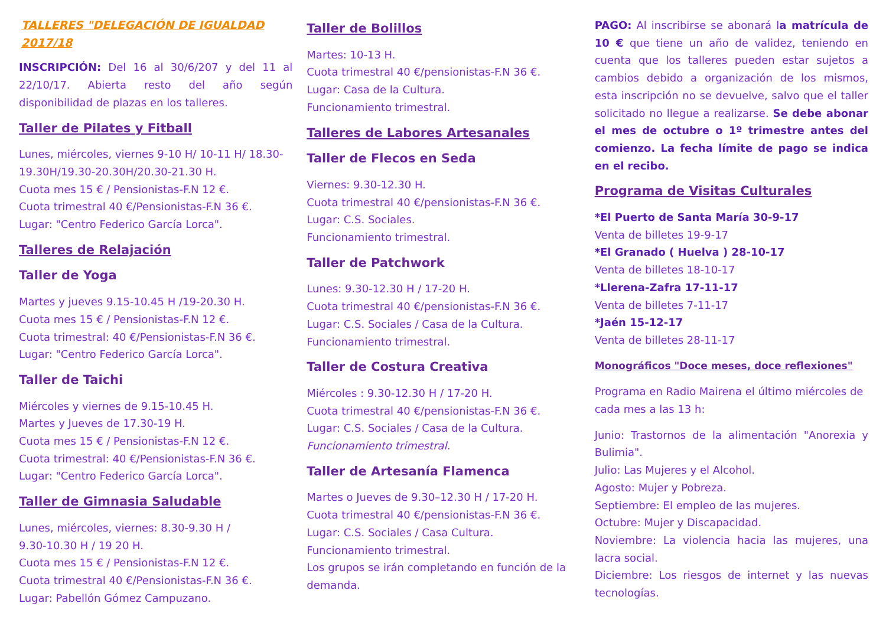TALLERES "DELEGACIÓN DE IGUALDAD 2017/18
INSCRIPCIÓN: Del 16 al 30/6/207 y del 11 al 22/10/17. Abierta resto del año según disponibilidad de plazas en los talleres.
Taller de Pilates y Fitball
Lunes, miércoles, viernes 9-10 H/ 10-11 H/ 18.30-19.30H/19.30-20.30H/20.30-21.30 H.
Cuota mes 15 € / Pensionistas-F.N 12 €.
Cuota trimestral 40 €/Pensionistas-F.N 36 €.
Lugar: "Centro Federico García Lorca".
Talleres de Relajación
Taller de Yoga
Martes y jueves 9.15-10.45 H /19-20.30 H.
Cuota mes 15 € / Pensionistas-F.N 12 €.
Cuota trimestral: 40 €/Pensionistas-F.N 36 €.
Lugar: "Centro Federico García Lorca".
Taller de Taichi
Miércoles y viernes de 9.15-10.45 H.
Martes y Jueves de 17.30-19 H.
Cuota mes 15 € / Pensionistas-F.N 12 €.
Cuota trimestral: 40 €/Pensionistas-F.N 36 €.
Lugar: "Centro Federico García Lorca".
Taller de Gimnasia Saludable
Lunes, miércoles, viernes: 8.30-9.30 H /
9.30-10.30 H / 19 20 H.
Cuota mes 15 € / Pensionistas-F.N 12 €.
Cuota trimestral 40 €/Pensionistas-F.N 36 €.
Lugar: Pabellón Gómez Campuzano.
Taller de Bolillos
Martes: 10-13 H.
Cuota trimestral 40 €/pensionistas-F.N 36 €.
Lugar: Casa de la Cultura.
Funcionamiento trimestral.
Talleres de Labores Artesanales
Taller de Flecos en Seda
Viernes: 9.30-12.30 H.
Cuota trimestral 40 €/pensionistas-F.N 36 €.
Lugar: C.S. Sociales.
Funcionamiento trimestral.
Taller de Patchwork
Lunes: 9.30-12.30 H / 17-20 H.
Cuota trimestral 40 €/pensionistas-F.N 36 €.
Lugar: C.S. Sociales / Casa de la Cultura.
Funcionamiento trimestral.
Taller de Costura Creativa
Miércoles : 9.30-12.30 H / 17-20 H.
Cuota trimestral 40 €/pensionistas-F.N 36 €.
Lugar: C.S. Sociales / Casa de la Cultura.
Funcionamiento trimestral.
Taller de Artesanía Flamenca
Martes o Jueves de 9.30–12.30 H / 17-20 H.
Cuota trimestral 40 €/pensionistas-F.N 36 €.
Lugar: C.S. Sociales / Casa Cultura.
Funcionamiento trimestral.
Los grupos se irán completando en función de la demanda.
PAGO: Al inscribirse se abonará la matrícula de 10 € que tiene un año de validez, teniendo en cuenta que los talleres pueden estar sujetos a cambios debido a organización de los mismos, esta inscripción no se devuelve, salvo que el taller solicitado no llegue a realizarse. Se debe abonar el mes de octubre o 1º trimestre antes del comienzo. La fecha límite de pago se indica en el recibo.
Programa de Visitas Culturales
*El Puerto de Santa María 30-9-17
Venta de billetes 19-9-17
*El Granado ( Huelva ) 28-10-17
Venta de billetes 18-10-17
*Llerena-Zafra 17-11-17
Venta de billetes 7-11-17
*Jaén 15-12-17
Venta de billetes 28-11-17
Monográficos "Doce meses, doce reflexiones"
Programa en Radio Mairena el último miércoles de cada mes a las 13 h:
Junio: Trastornos de la alimentación "Anorexia y Bulimia".
Julio: Las Mujeres y el Alcohol.
Agosto: Mujer y Pobreza.
Septiembre: El empleo de las mujeres.
Octubre: Mujer y Discapacidad.
Noviembre: La violencia hacia las mujeres, una lacra social.
Diciembre: Los riesgos de internet y las nuevas tecnologías.